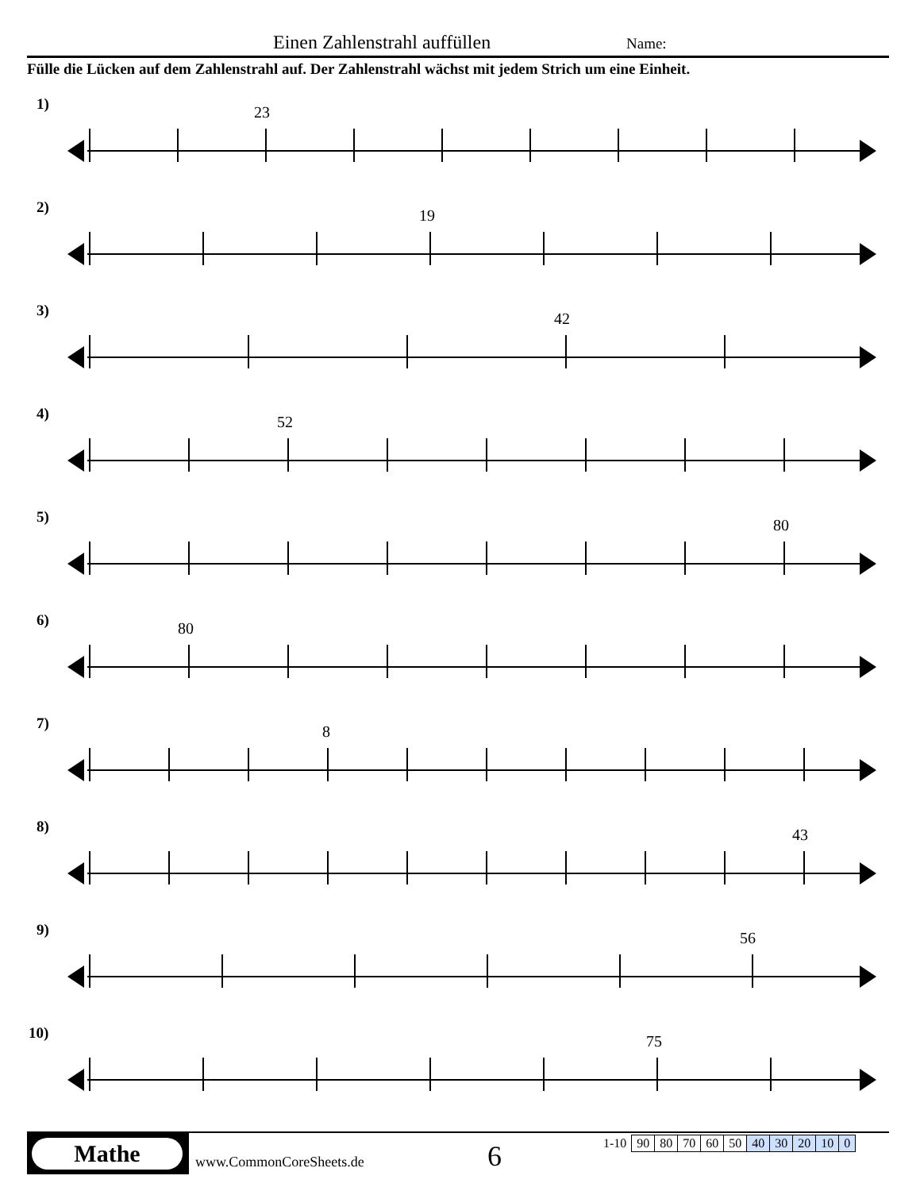Einen Zahlenstrahl auffüllen Name:
Fülle die Lücken auf dem Zahlenstrahl auf. Der Zahlenstrahl wächst mit jedem Strich um eine Einheit.
1) 23
2) 19
3) 42
4) 52
5) 80
6) 80
7) 8
8) 43
9) 56
10) 75
Mathe
www.CommonCoreSheets.de 6
| 1-10 | 90 | 80 | 70 | 60 | 50 | 40 | 30 | 20 | 10 | 0 |